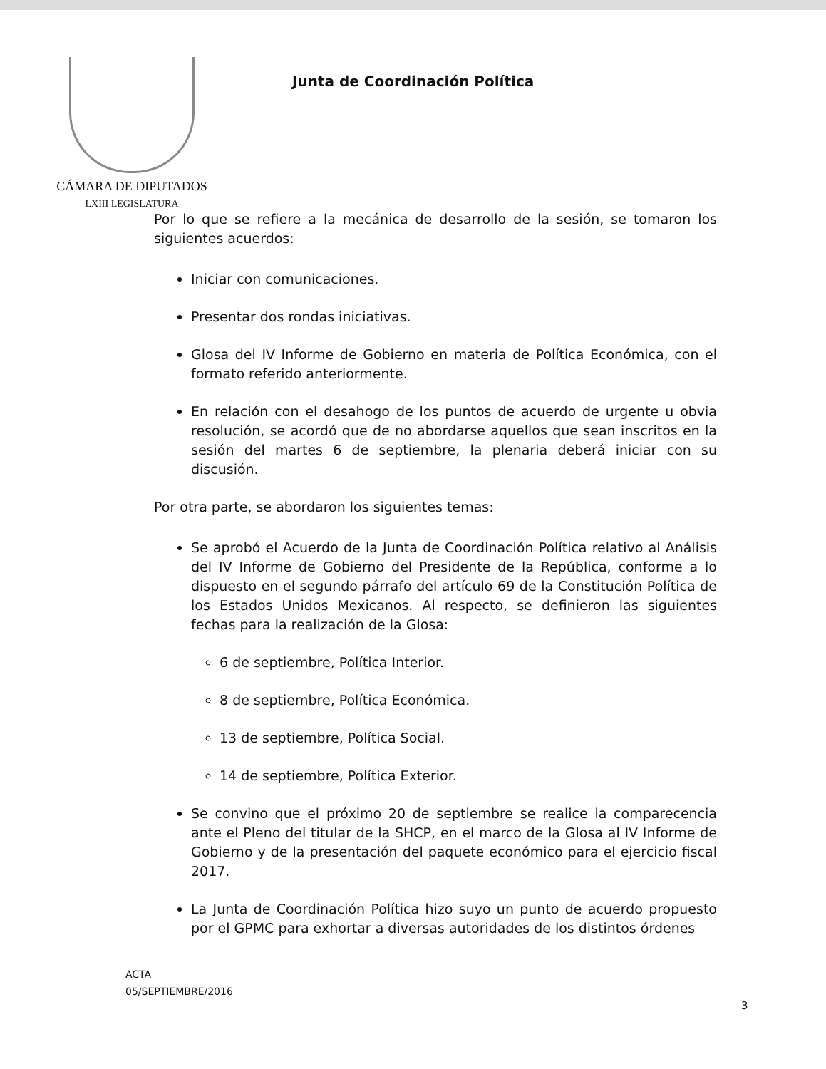CÁMARA DE DIPUTADOS
LXIII LEGISLATURA
Junta de Coordinación Política
Por lo que se refiere a la mecánica de desarrollo de la sesión, se tomaron los siguientes acuerdos:
Iniciar con comunicaciones.
Presentar dos rondas iniciativas.
Glosa del IV Informe de Gobierno en materia de Política Económica, con el formato referido anteriormente.
En relación con el desahogo de los puntos de acuerdo de urgente u obvia resolución, se acordó que de no abordarse aquellos que sean inscritos en la sesión del martes 6 de septiembre, la plenaria deberá iniciar con su discusión.
Por otra parte, se abordaron los siguientes temas:
Se aprobó el Acuerdo de la Junta de Coordinación Política relativo al Análisis del IV Informe de Gobierno del Presidente de la República, conforme a lo dispuesto en el segundo párrafo del artículo 69 de la Constitución Política de los Estados Unidos Mexicanos. Al respecto, se definieron las siguientes fechas para la realización de la Glosa:
6 de septiembre, Política Interior.
8 de septiembre, Política Económica.
13 de septiembre, Política Social.
14 de septiembre, Política Exterior.
Se convino que el próximo 20 de septiembre se realice la comparecencia ante el Pleno del titular de la SHCP, en el marco de la Glosa al IV Informe de Gobierno y de la presentación del paquete económico para el ejercicio fiscal 2017.
La Junta de Coordinación Política hizo suyo un punto de acuerdo propuesto por el GPMC para exhortar a diversas autoridades de los distintos órdenes
ACTA
05/SEPTIEMBRE/2016
3